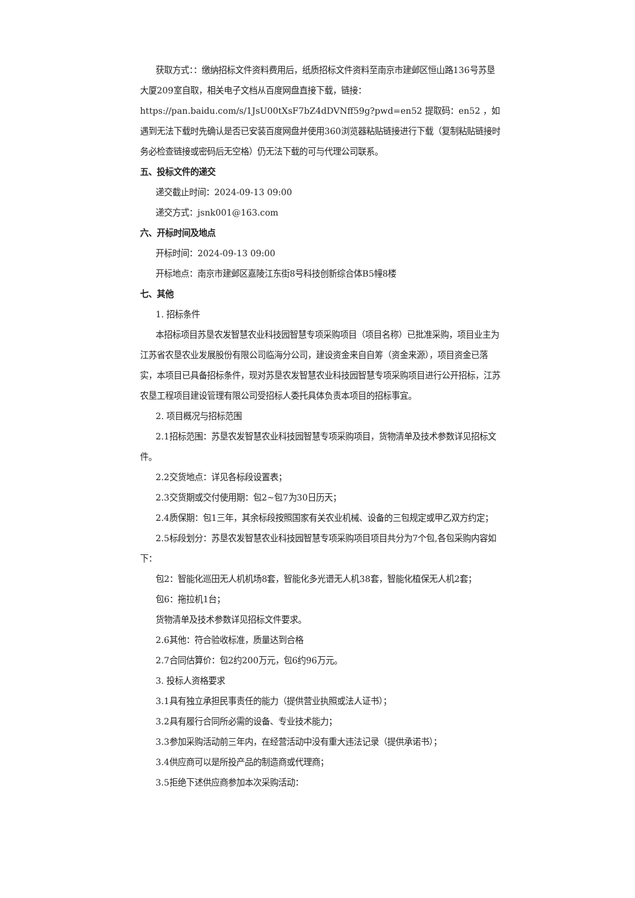获取方式：：缴纳招标文件资料费用后，纸质招标文件资料至南京市建邺区恒山路136号苏垦大厦209室自取，相关电子文档从百度网盘直接下载，链接：https://pan.baidu.com/s/1JsU00tXsF7bZ4dDVNff59g?pwd=en52 提取码：en52 ，如遇到无法下载时先确认是否已安装百度网盘并使用360浏览器粘贴链接进行下载（复制粘贴链接时务必检查链接或密码后无空格）仍无法下载的可与代理公司联系。
五、投标文件的递交
递交截止时间：2024-09-13 09:00
递交方式：jsnk001@163.com
六、开标时间及地点
开标时间：2024-09-13 09:00
开标地点：南京市建邺区嘉陵江东街8号科技创新综合体B5幢8楼
七、其他
1. 招标条件
本招标项目苏垦农发智慧农业科技园智慧专项采购项目（项目名称）已批准采购，项目业主为江苏省农垦农业发展股份有限公司临海分公司，建设资金来自自筹（资金来源），项目资金已落实，本项目已具备招标条件，现对苏垦农发智慧农业科技园智慧专项采购项目进行公开招标，江苏农垦工程项目建设管理有限公司受招标人委托具体负责本项目的招标事宜。
2. 项目概况与招标范围
2.1招标范围：苏垦农发智慧农业科技园智慧专项采购项目，货物清单及技术参数详见招标文件。
2.2交货地点：详见各标段设置表；
2.3交货期或交付使用期：包2~包7为30日历天；
2.4质保期：包1三年，其余标段按照国家有关农业机械、设备的三包规定或甲乙双方约定；
2.5标段划分：苏垦农发智慧农业科技园智慧专项采购项目项目共分为7个包,各包采购内容如下：
包2：智能化巡田无人机机场8套，智能化多光谱无人机38套，智能化植保无人机2套；
包6：拖拉机1台；
货物清单及技术参数详见招标文件要求。
2.6其他：符合验收标准，质量达到合格
2.7合同估算价：包2约200万元，包6约96万元。
3. 投标人资格要求
3.1具有独立承担民事责任的能力（提供营业执照或法人证书）；
3.2具有履行合同所必需的设备、专业技术能力；
3.3参加采购活动前三年内，在经营活动中没有重大违法记录（提供承诺书）；
3.4供应商可以是所投产品的制造商或代理商；
3.5拒绝下述供应商参加本次采购活动：